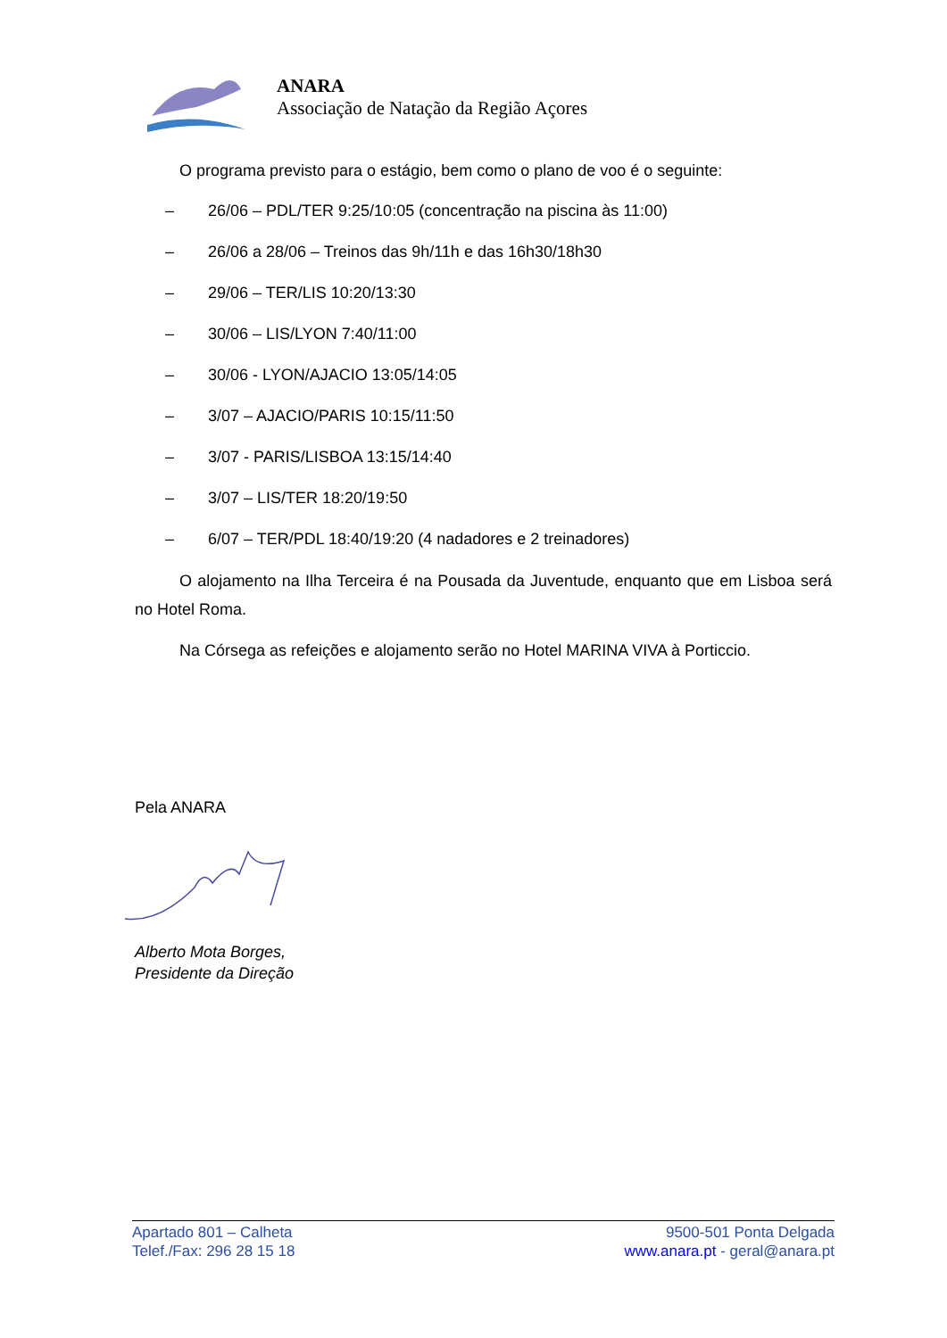ANARA
Associação de Natação da Região Açores
O programa previsto para o estágio, bem como o plano de voo é o seguinte:
– 26/06 – PDL/TER 9:25/10:05 (concentração na piscina às 11:00)
– 26/06 a 28/06 – Treinos das 9h/11h e das 16h30/18h30
– 29/06 – TER/LIS 10:20/13:30
– 30/06 – LIS/LYON 7:40/11:00
– 30/06 - LYON/AJACIO 13:05/14:05
– 3/07 – AJACIO/PARIS 10:15/11:50
– 3/07 - PARIS/LISBOA 13:15/14:40
– 3/07 – LIS/TER 18:20/19:50
– 6/07 – TER/PDL 18:40/19:20 (4 nadadores e 2 treinadores)
O alojamento na Ilha Terceira é na Pousada da Juventude, enquanto que em Lisboa será no Hotel Roma.
Na Córsega as refeições e alojamento serão no Hotel MARINA VIVA à Porticcio.
Pela ANARA
Alberto Mota Borges,
Presidente da Direção
Apartado 801 – Calheta
Telef./Fax: 296 28 15 18
9500-501 Ponta Delgada
www.anara.pt - geral@anara.pt